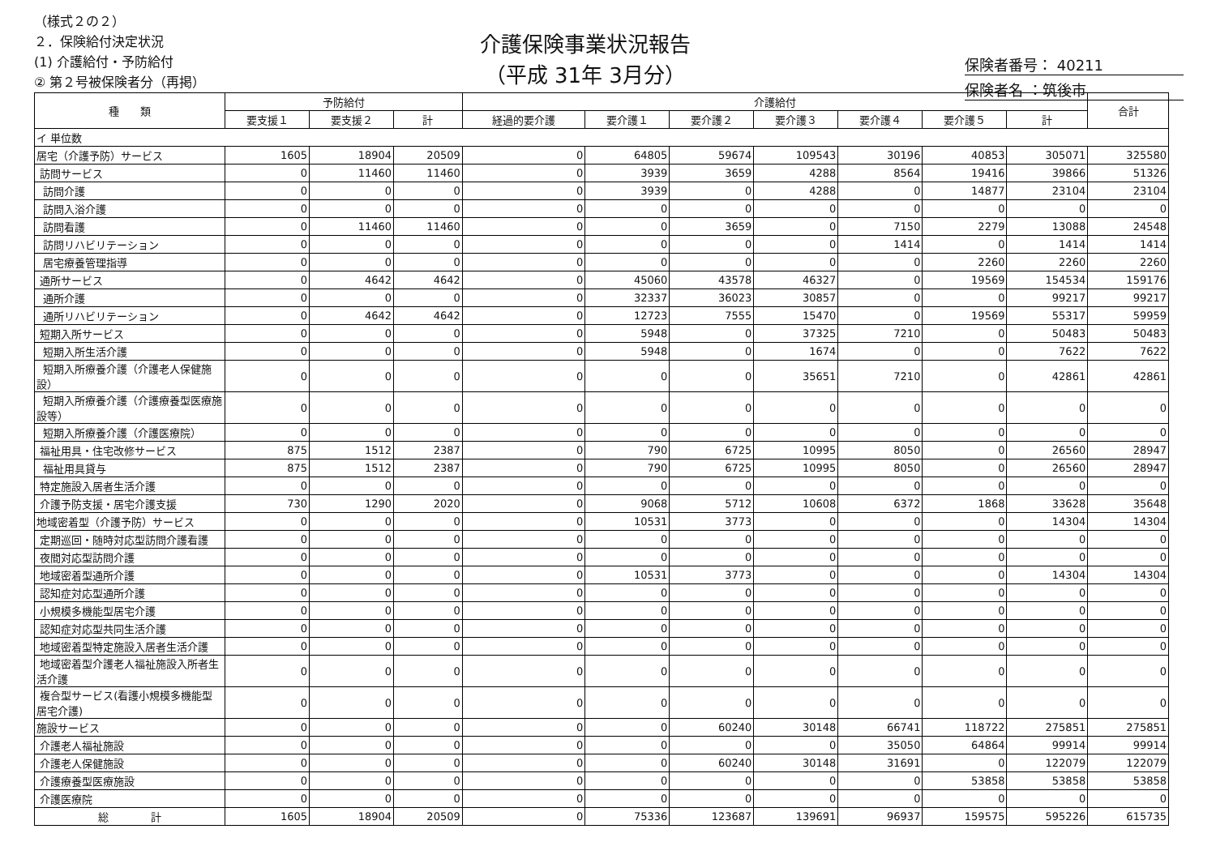（様式２の２）
２．保険給付決定状況
(1) 介護給付・予防給付
② 第２号被保険者分（再掲）
介護保険事業状況報告
（平成 31年 3月分）
保険者番号： 40211
保険者名 ：筑後市
| 種 類 | 予防給付 | | | 介護給付 | | | | | | | 合計 |
| --- | --- | --- | --- | --- | --- | --- | --- | --- | --- | --- | --- |
| | 要支援１ | 要支援２ | 計 | 経過的要介護 | 要介護１ | 要介護２ | 要介護３ | 要介護４ | 要介護５ | 計 | |
| イ 単位数 | | | | | | | | | | | |
| 居宅（介護予防）サービス | 1605 | 18904 | 20509 | 0 | 64805 | 59674 | 109543 | 30196 | 40853 | 305071 | 325580 |
| 訪問サービス | 0 | 11460 | 11460 | 0 | 3939 | 3659 | 4288 | 8564 | 19416 | 39866 | 51326 |
| 訪問介護 | 0 | 0 | 0 | 0 | 3939 | 0 | 4288 | 0 | 14877 | 23104 | 23104 |
| 訪問入浴介護 | 0 | 0 | 0 | 0 | 0 | 0 | 0 | 0 | 0 | 0 | 0 |
| 訪問看護 | 0 | 11460 | 11460 | 0 | 0 | 3659 | 0 | 7150 | 2279 | 13088 | 24548 |
| 訪問リハビリテーション | 0 | 0 | 0 | 0 | 0 | 0 | 0 | 1414 | 0 | 1414 | 1414 |
| 居宅療養管理指導 | 0 | 0 | 0 | 0 | 0 | 0 | 0 | 0 | 2260 | 2260 | 2260 |
| 通所サービス | 0 | 4642 | 4642 | 0 | 45060 | 43578 | 46327 | 0 | 19569 | 154534 | 159176 |
| 通所介護 | 0 | 0 | 0 | 0 | 32337 | 36023 | 30857 | 0 | 0 | 99217 | 99217 |
| 通所リハビリテーション | 0 | 4642 | 4642 | 0 | 12723 | 7555 | 15470 | 0 | 19569 | 55317 | 59959 |
| 短期入所サービス | 0 | 0 | 0 | 0 | 5948 | 0 | 37325 | 7210 | 0 | 50483 | 50483 |
| 短期入所生活介護 | 0 | 0 | 0 | 0 | 5948 | 0 | 1674 | 0 | 0 | 7622 | 7622 |
| 短期入所療養介護（介護老人保健施設） | 0 | 0 | 0 | 0 | 0 | 0 | 35651 | 7210 | 0 | 42861 | 42861 |
| 短期入所療養介護（介護療養型医療施設等） | 0 | 0 | 0 | 0 | 0 | 0 | 0 | 0 | 0 | 0 | 0 |
| 短期入所療養介護（介護医療院） | 0 | 0 | 0 | 0 | 0 | 0 | 0 | 0 | 0 | 0 | 0 |
| 福祉用具・住宅改修サービス | 875 | 1512 | 2387 | 0 | 790 | 6725 | 10995 | 8050 | 0 | 26560 | 28947 |
| 福祉用具貸与 | 875 | 1512 | 2387 | 0 | 790 | 6725 | 10995 | 8050 | 0 | 26560 | 28947 |
| 特定施設入居者生活介護 | 0 | 0 | 0 | 0 | 0 | 0 | 0 | 0 | 0 | 0 | 0 |
| 介護予防支援・居宅介護支援 | 730 | 1290 | 2020 | 0 | 9068 | 5712 | 10608 | 6372 | 1868 | 33628 | 35648 |
| 地域密着型（介護予防）サービス | 0 | 0 | 0 | 0 | 10531 | 3773 | 0 | 0 | 0 | 14304 | 14304 |
| 定期巡回・随時対応型訪問介護看護 | 0 | 0 | 0 | 0 | 0 | 0 | 0 | 0 | 0 | 0 | 0 |
| 夜間対応型訪問介護 | 0 | 0 | 0 | 0 | 0 | 0 | 0 | 0 | 0 | 0 | 0 |
| 地域密着型通所介護 | 0 | 0 | 0 | 0 | 10531 | 3773 | 0 | 0 | 0 | 14304 | 14304 |
| 認知症対応型通所介護 | 0 | 0 | 0 | 0 | 0 | 0 | 0 | 0 | 0 | 0 | 0 |
| 小規模多機能型居宅介護 | 0 | 0 | 0 | 0 | 0 | 0 | 0 | 0 | 0 | 0 | 0 |
| 認知症対応型共同生活介護 | 0 | 0 | 0 | 0 | 0 | 0 | 0 | 0 | 0 | 0 | 0 |
| 地域密着型特定施設入居者生活介護 | 0 | 0 | 0 | 0 | 0 | 0 | 0 | 0 | 0 | 0 | 0 |
| 地域密着型介護老人福祉施設入所者生活介護 | 0 | 0 | 0 | 0 | 0 | 0 | 0 | 0 | 0 | 0 | 0 |
| 複合型サービス(看護小規模多機能型居宅介護) | 0 | 0 | 0 | 0 | 0 | 0 | 0 | 0 | 0 | 0 | 0 |
| 施設サービス | 0 | 0 | 0 | 0 | 0 | 60240 | 30148 | 66741 | 118722 | 275851 | 275851 |
| 介護老人福祉施設 | 0 | 0 | 0 | 0 | 0 | 0 | 0 | 35050 | 64864 | 99914 | 99914 |
| 介護老人保健施設 | 0 | 0 | 0 | 0 | 0 | 60240 | 30148 | 31691 | 0 | 122079 | 122079 |
| 介護療養型医療施設 | 0 | 0 | 0 | 0 | 0 | 0 | 0 | 0 | 53858 | 53858 | 53858 |
| 介護医療院 | 0 | 0 | 0 | 0 | 0 | 0 | 0 | 0 | 0 | 0 | 0 |
| 総 計 | 1605 | 18904 | 20509 | 0 | 75336 | 123687 | 139691 | 96937 | 159575 | 595226 | 615735 |